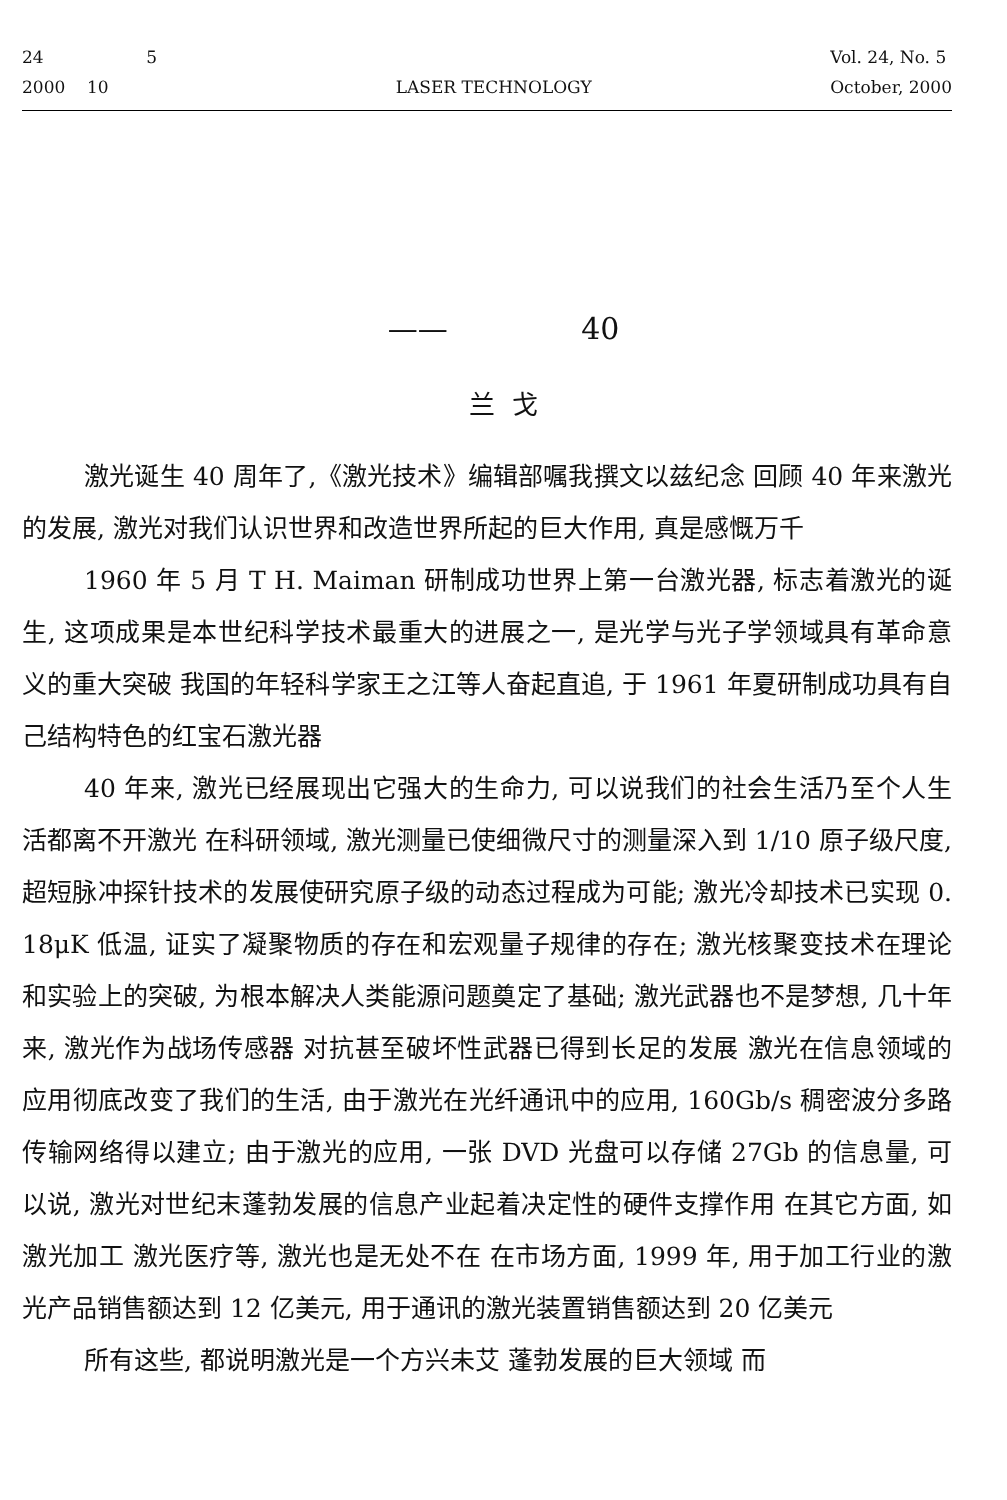24 5
2000 10
LASER TECHNOLOGY Vol. 24, No. 5
October, 2000
—— 40
兰 戈
激光诞生 40 周年了,《激光技术》编辑部嘱我撰文以兹纪念 回顾 40 年来激光的发展, 激光对我们认识世界和改造世界所起的巨大作用, 真是感慨万千
1960 年 5 月 T H. Maiman 研制成功世界上第一台激光器, 标志着激光的诞生, 这项成果是本世纪科学技术最重大的进展之一, 是光学与光子学领域具有革命意义的重大突破 我国的年轻科学家王之江等人奋起直追, 于 1961 年夏研制成功具有自己结构特色的红宝石激光器
40 年来, 激光已经展现出它强大的生命力, 可以说我们的社会生活乃至个人生活都离不开激光 在科研领域, 激光测量已使细微尺寸的测量深入到 1/10 原子级尺度, 超短脉冲探针技术的发展使研究原子级的动态过程成为可能; 激光冷却技术已实现 0. 18μK 低温, 证实了凝聚物质的存在和宏观量子规律的存在; 激光核聚变技术在理论和实验上的突破, 为根本解决人类能源问题奠定了基础; 激光武器也不是梦想, 几十年来, 激光作为战场传感器 对抗甚至破坏性武器已得到长足的发展 激光在信息领域的应用彻底改变了我们的生活, 由于激光在光纤通讯中的应用, 160Gb/s 稠密波分多路传输网络得以建立; 由于激光的应用, 一张 DVD 光盘可以存储 27Gb 的信息量, 可以说, 激光对世纪末蓬勃发展的信息产业起着决定性的硬件支撑作用 在其它方面, 如激光加工 激光医疗等, 激光也是无处不在 在市场方面, 1999 年, 用于加工行业的激光产品销售额达到 12 亿美元, 用于通讯的激光装置销售额达到 20 亿美元
所有这些, 都说明激光是一个方兴未艾 蓬勃发展的巨大领域 而